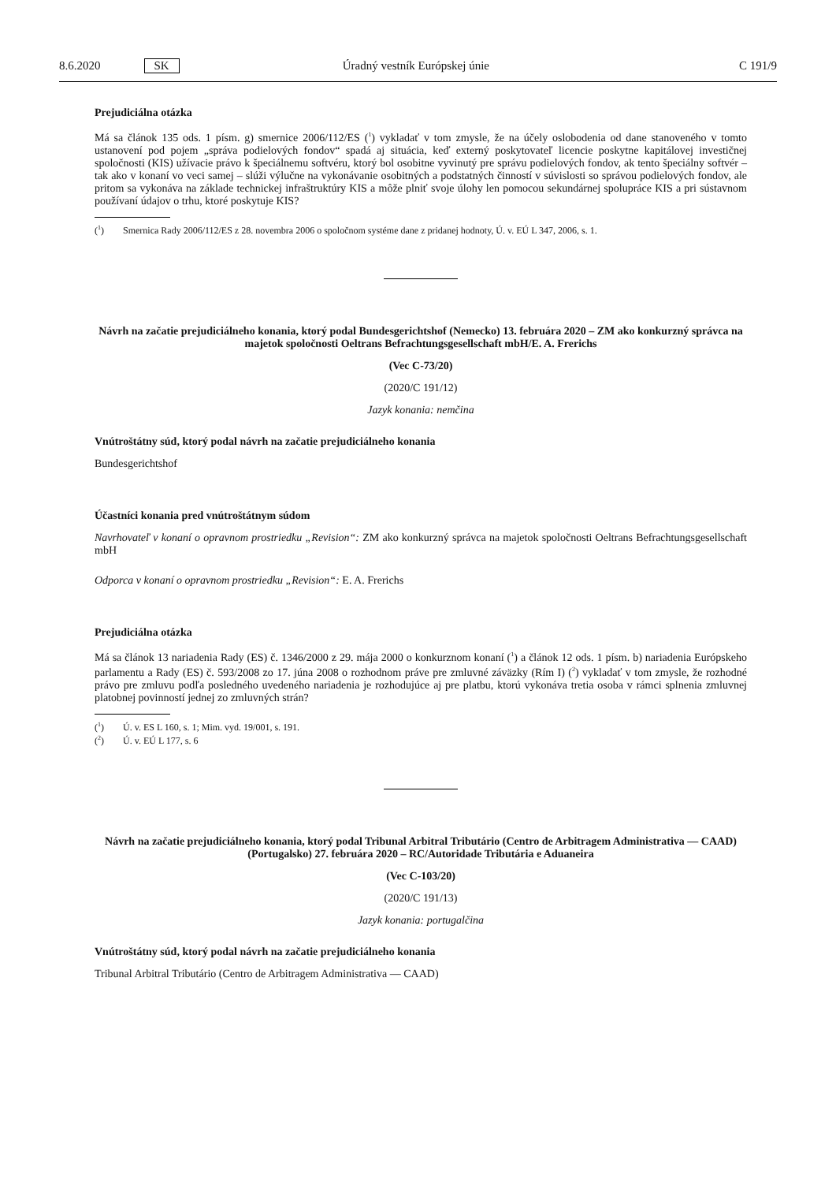8.6.2020 SK Úradný vestník Európskej únie C 191/9
Prejudiciálna otázka
Má sa článok 135 ods. 1 písm. g) smernice 2006/112/ES (<sup>1</sup>) vykladať v tom zmysle, že na účely oslobodenia od dane stanoveného v tomto ustanovení pod pojem „správa podielových fondov“ spadá aj situácia, keď externý poskytovateľ licencie poskytne kapitálovej investičnej spoločnosti (KIS) užívacie právo k špeciálnemu softvéru, ktorý bol osobitne vyvinutý pre správu podielových fondov, ak tento špeciálny softvér – tak ako v konaní vo veci samej – slúži výlučne na vykonávanie osobitných a podstatných činností v súvislosti so správou podielových fondov, ale pritom sa vykonáva na základe technickej infraštruktúry KIS a môže plniť svoje úlohy len pomocou sekundárnej spolupráce KIS a pri sústavnom používaní údajov o trhu, ktoré poskytuje KIS?
(<sup>1</sup>) Smernica Rady 2006/112/ES z 28. novembra 2006 o spoločnom systéme dane z pridanej hodnoty, Ú. v. EÚ L 347, 2006, s. 1.
Návrh na začatie prejudiciálneho konania, ktorý podal Bundesgerichtshof (Nemecko) 13. februára 2020 – ZM ako konkurzný správca na majetok spoločnosti Oeltrans Befrachtungsgesellschaft mbH/E. A. Frerichs
(Vec C-73/20)
(2020/C 191/12)
Jazyk konania: nemčina
Vnútroštátny súd, ktorý podal návrh na začatie prejudiciálneho konania
Bundesgerichtshof
Účastníci konania pred vnútroštátnym súdom
Navrhovateľ v konaní o opravnom prostriedku „Revision“: ZM ako konkurzný správca na majetok spoločnosti Oeltrans Befrachtungsgesellschaft mbH
Odporca v konaní o opravnom prostriedku „Revision“: E. A. Frerichs
Prejudiciálna otázka
Má sa článok 13 nariadenia Rady (ES) č. 1346/2000 z 29. mája 2000 o konkurznom konaní (<sup>1</sup>) a článok 12 ods. 1 písm. b) nariadenia Európskeho parlamentu a Rady (ES) č. 593/2008 zo 17. júna 2008 o rozhodnom práve pre zmluvné záväzky (Rím I) (<sup>2</sup>) vykladať v tom zmysle, že rozhodné právo pre zmluvu podľa posledného uvedeného nariadenia je rozhodujúce aj pre platbu, ktorú vykonáva tretia osoba v rámci splnenia zmluvnej platobnej povinností jednej zo zmluvných strán?
(<sup>1</sup>) Ú. v. ES L 160, s. 1; Mim. vyd. 19/001, s. 191.
(<sup>2</sup>) Ú. v. EÚ L 177, s. 6
Návrh na začatie prejudiciálneho konania, ktorý podal Tribunal Arbitral Tributário (Centro de Arbitragem Administrativa — CAAD) (Portugalsko) 27. februára 2020 – RC/Autoridade Tributária e Aduaneira
(Vec C-103/20)
(2020/C 191/13)
Jazyk konania: portugalčina
Vnútroštátny súd, ktorý podal návrh na začatie prejudiciálneho konania
Tribunal Arbitral Tributário (Centro de Arbitragem Administrativa — CAAD)